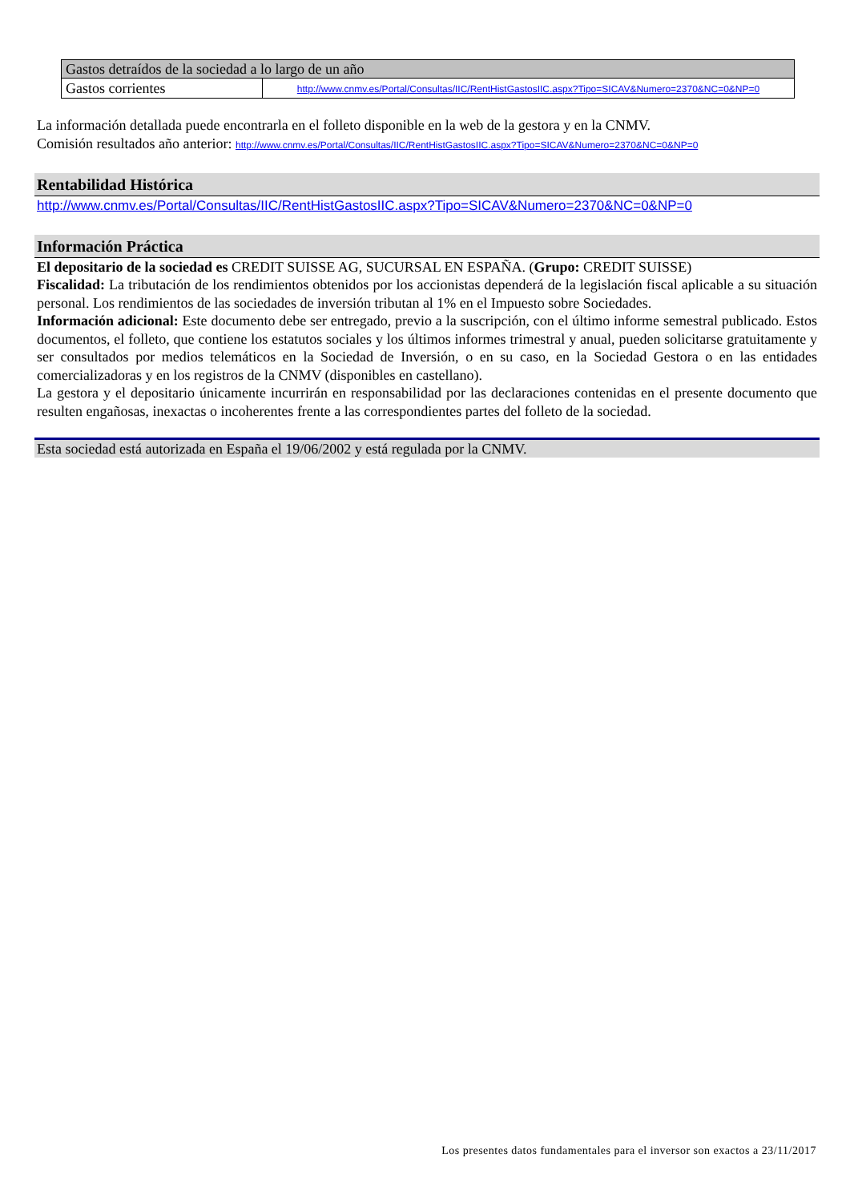| Gastos detraídos de la sociedad a lo largo de un año | |
| Gastos corrientes | http://www.cnmv.es/Portal/Consultas/IIC/RentHistGastosIIC.aspx?Tipo=SICAV&Numero=2370&NC=0&NP=0 |
La información detallada puede encontrarla en el folleto disponible en la web de la gestora y en la CNMV.
Comisión resultados año anterior: http://www.cnmv.es/Portal/Consultas/IIC/RentHistGastosIIC.aspx?Tipo=SICAV&Numero=2370&NC=0&NP=0
Rentabilidad Histórica
http://www.cnmv.es/Portal/Consultas/IIC/RentHistGastosIIC.aspx?Tipo=SICAV&Numero=2370&NC=0&NP=0
Información Práctica
El depositario de la sociedad es CREDIT SUISSE AG, SUCURSAL EN ESPAÑA. (Grupo: CREDIT SUISSE)
Fiscalidad: La tributación de los rendimientos obtenidos por los accionistas dependerá de la legislación fiscal aplicable a su situación personal. Los rendimientos de las sociedades de inversión tributan al 1% en el Impuesto sobre Sociedades.
Información adicional: Este documento debe ser entregado, previo a la suscripción, con el último informe semestral publicado. Estos documentos, el folleto, que contiene los estatutos sociales y los últimos informes trimestral y anual, pueden solicitarse gratuitamente y ser consultados por medios telemáticos en la Sociedad de Inversión, o en su caso, en la Sociedad Gestora o en las entidades comercializadoras y en los registros de la CNMV (disponibles en castellano).
La gestora y el depositario únicamente incurrirán en responsabilidad por las declaraciones contenidas en el presente documento que resulten engañosas, inexactas o incoherentes frente a las correspondientes partes del folleto de la sociedad.
Esta sociedad está autorizada en España el 19/06/2002 y está regulada por la CNMV.
Los presentes datos fundamentales para el inversor son exactos a 23/11/2017